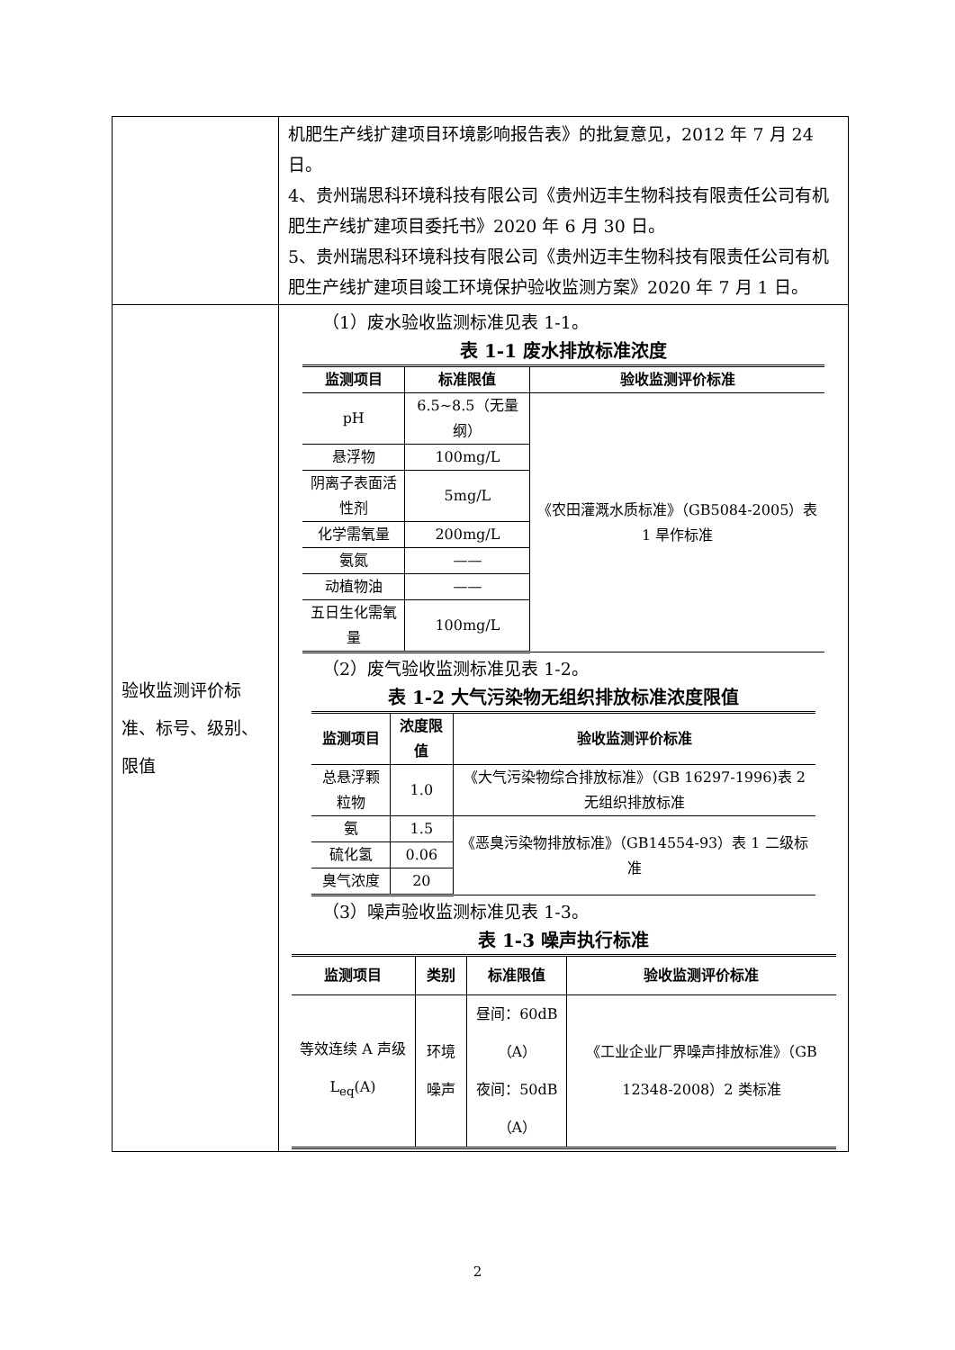| | 机肥生产线扩建项目环境影响报告表》的批复意见，2012 年 7 月 24 日。 4、贵州瑞思科环境科技有限公司《贵州迈丰生物科技有限责任公司有机肥生产线扩建项目委托书》2020 年 6 月 30 日。 5、贵州瑞思科环境科技有限公司《贵州迈丰生物科技有限责任公司有机肥生产线扩建项目竣工环境保护验收监测方案》2020 年 7 月 1 日。 |
| 验收监测评价标准、标号、级别、限值 | （1）废水验收监测标准见表 1-1。 表 1-1 废水排放标准浓度 / 监测项目 / 标准限值 / 验收监测评价标准 / / --- / --- / --- / / pH / 6.5~8.5（无量纲） / 《农田灌溉水质标准》（GB5084-2005）表 1 旱作标准 / / 悬浮物 / 100mg/L / / / 阴离子表面活性剂 / 5mg/L / / / 化学需氧量 / 200mg/L / / / 氨氮 / —— / / / 动植物油 / —— / / / 五日生化需氧量 / 100mg/L / / （2）废气验收监测标准见表 1-2。 表 1-2 大气污染物无组织排放标准浓度限值 / 监测项目 / 浓度限值 / 验收监测评价标准 / / --- / --- / --- / / 总悬浮颗粒物 / 1.0 / 《大气污染物综合排放标准》（GB 16297-1996)表 2 无组织排放标准 / / 氨 / 1.5 / 《恶臭污染物排放标准》（GB14554-93）表 1 二级标准 / / 硫化氢 / 0.06 / / / 臭气浓度 / 20 / / （3）噪声验收监测标准见表 1-3。 表 1-3 噪声执行标准 / 监测项目 / 类别 / 标准限值 / 验收监测评价标准 / / --- / --- / --- / --- / / 等效连续 A 声级 L<sub>eq</sub>(A) / 环境噪声 / 昼间：60dB（A） 夜间：50dB（A） / 《工业企业厂界噪声排放标准》（GB 12348-2008）2 类标准 / |
2